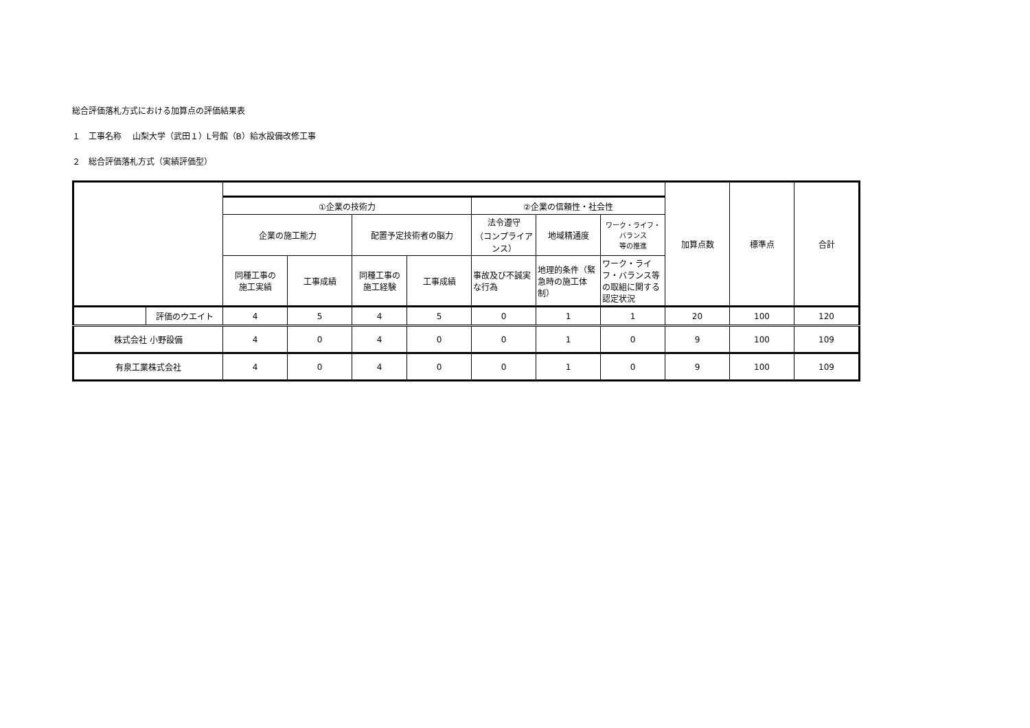総合評価落札方式における加算点の評価結果表
１　工事名称　 山梨大学（武田１）L号館（B）給水設備改修工事
２　総合評価落札方式（実績評価型）
| | | | | | | | | | 加算点数 | 標準点 | 合計 |
| --- | --- | --- | --- | --- | --- | --- | --- | --- | --- | --- | --- |
| | | ①企業の技術力 | | | | ②企業の信頼性・社会性 | | | | | |
| | | 企業の施工能力 | | 配置予定技術者の脳力 | | 法令遵守 （コンプライアンス） | 地域精通度 | ワーク・ライフ・バランス 等の推進 | | | |
| | | 同種工事の 施工実績 | 工事成績 | 同種工事の 施工経験 | 工事成績 | 事故及び不誠実な行為 | 地理的条件（緊急時の施工体制） | ワーク・ライフ・バランス等の取組に関する認定状況 | | | |
| | 評価のウエイト | 4 | 5 | 4 | 5 | 0 | 1 | 1 | 20 | 100 | 120 |
| 株式会社 小野設備 | | 4 | 0 | 4 | 0 | 0 | 1 | 0 | 9 | 100 | 109 |
| 有泉工業株式会社 | | 4 | 0 | 4 | 0 | 0 | 1 | 0 | 9 | 100 | 109 |